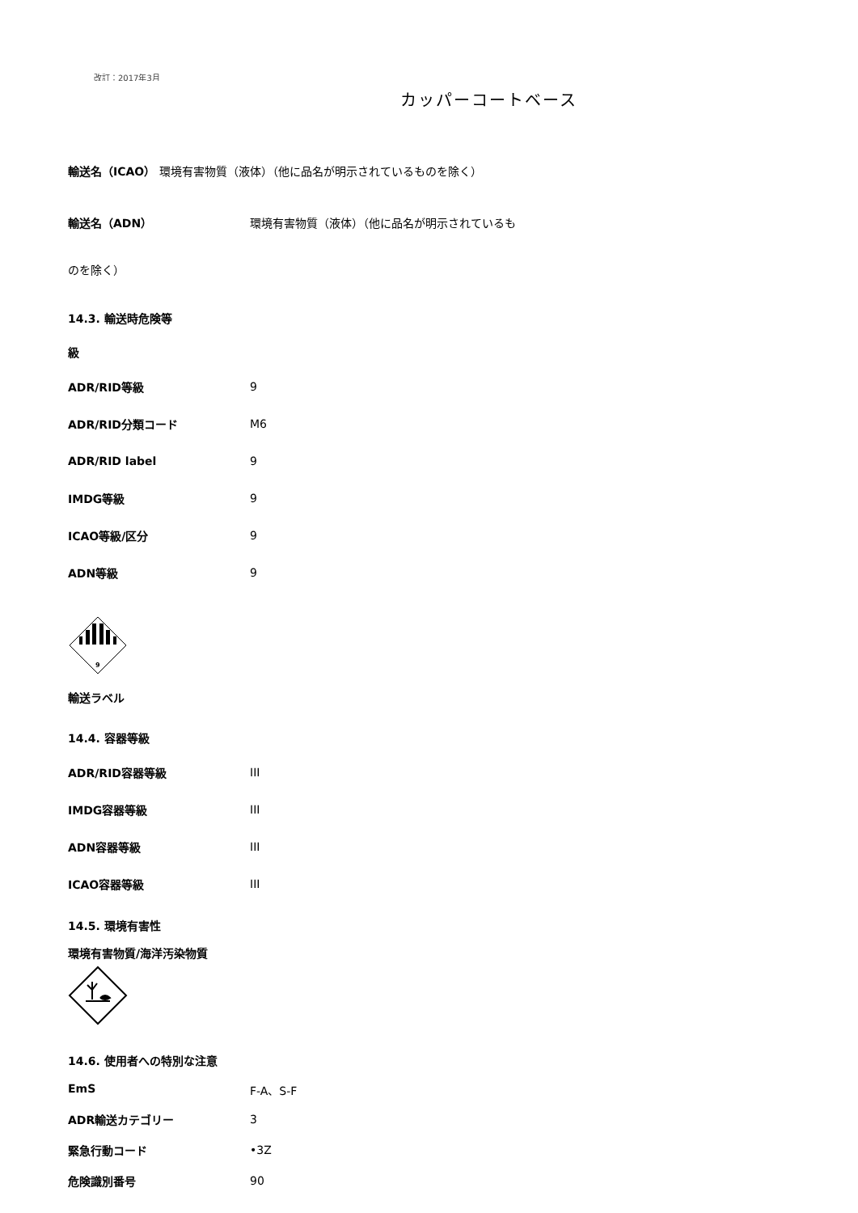改訂：2017年3月
カッパーコートベース
輸送名（ICAO） 環境有害物質（液体）（他に品名が明示されているものを除く）
輸送名（ADN） 環境有害物質（液体）（他に品名が明示されているも
のを除く）
14.3. 輸送時危険等
級
ADR/RID等級 9
ADR/RID分類コード M6
ADR/RID label 9
IMDG等級 9
ICAO等級/区分 9
ADN等級 9
9
輸送ラベル
14.4. 容器等級
ADR/RID容器等級 III
IMDG容器等級 III
ADN容器等級 III
ICAO容器等級 III
14.5. 環境有害性
環境有害物質/海洋汚染物質
14.6. 使用者への特別な注意
EmS F-A、S-F
ADR輸送カテゴリー 3
緊急行動コード •3Z
危険識別番号 90